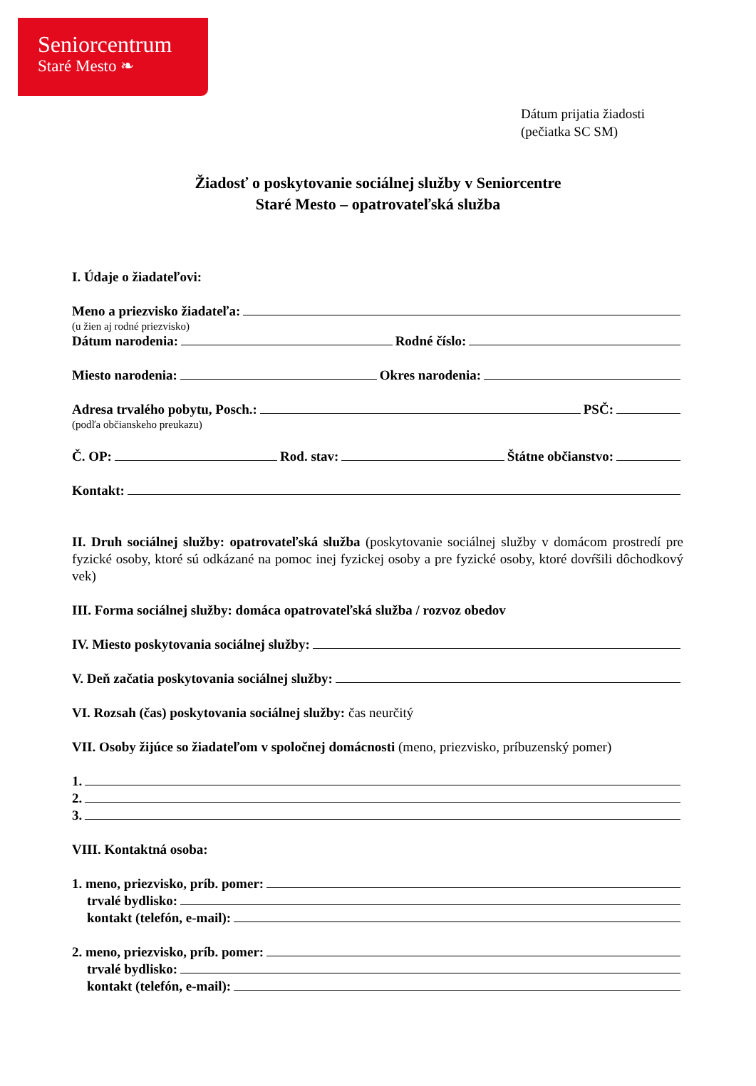Seniorcentrum
Staré Mesto ❧
Dátum prijatia žiadosti
(pečiatka SC SM)
Žiadosť o poskytovanie sociálnej služby v Seniorcentre
Staré Mesto – opatrovateľská služba
I. Údaje o žiadateľovi:
Meno a priezvisko žiadateľa:
(u žien aj rodné priezvisko)
Dátum narodenia: Rodné číslo:
Miesto narodenia: Okres narodenia:
Adresa trvalého pobytu, Posch.: PSČ:
(podľa občianskeho preukazu)
Č. OP: Rod. stav: Štátne občianstvo:
Kontakt:
II. Druh sociálnej služby: opatrovateľská služba (poskytovanie sociálnej služby v domácom prostredí pre fyzické osoby, ktoré sú odkázané na pomoc inej fyzickej osoby a pre fyzické osoby, ktoré dovŕšili dôchodkový vek)
III. Forma sociálnej služby: domáca opatrovateľská služba / rozvoz obedov
IV. Miesto poskytovania sociálnej služby:
V. Deň začatia poskytovania sociálnej služby:
VI. Rozsah (čas) poskytovania sociálnej služby: čas neurčitý
VII. Osoby žijúce so žiadateľom v spoločnej domácnosti (meno, priezvisko, príbuzenský pomer)
1.
2.
3.
VIII. Kontaktná osoba:
1. meno, priezvisko, príb. pomer:
trvalé bydlisko:
kontakt (telefón, e-mail):
2. meno, priezvisko, príb. pomer:
trvalé bydlisko:
kontakt (telefón, e-mail):